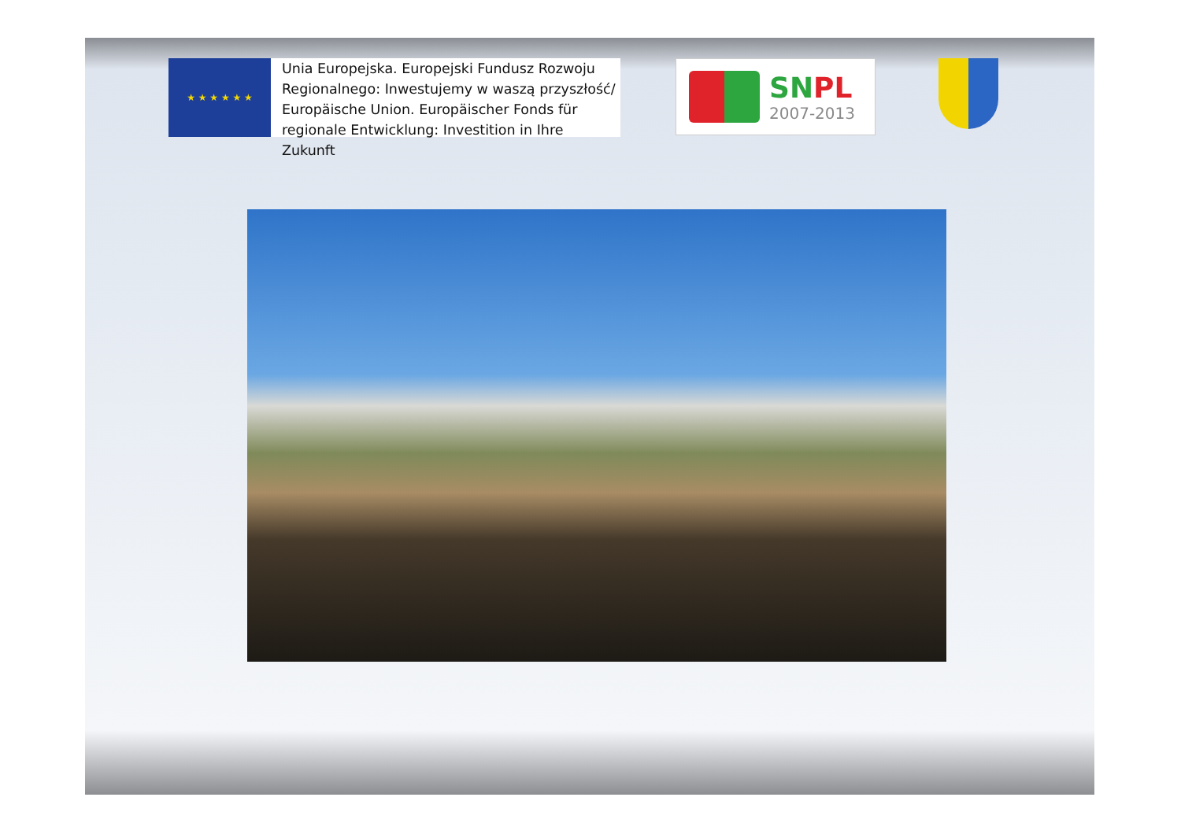★ ★ ★ ★ ★ ★
Unia Europejska. Europejski Fundusz Rozwoju Regionalnego: Inwestujemy w waszą przyszłość/ Europäische Union. Europäischer Fonds für regionale Entwicklung: Investition in Ihre Zukunft
SNPL
2007-2013